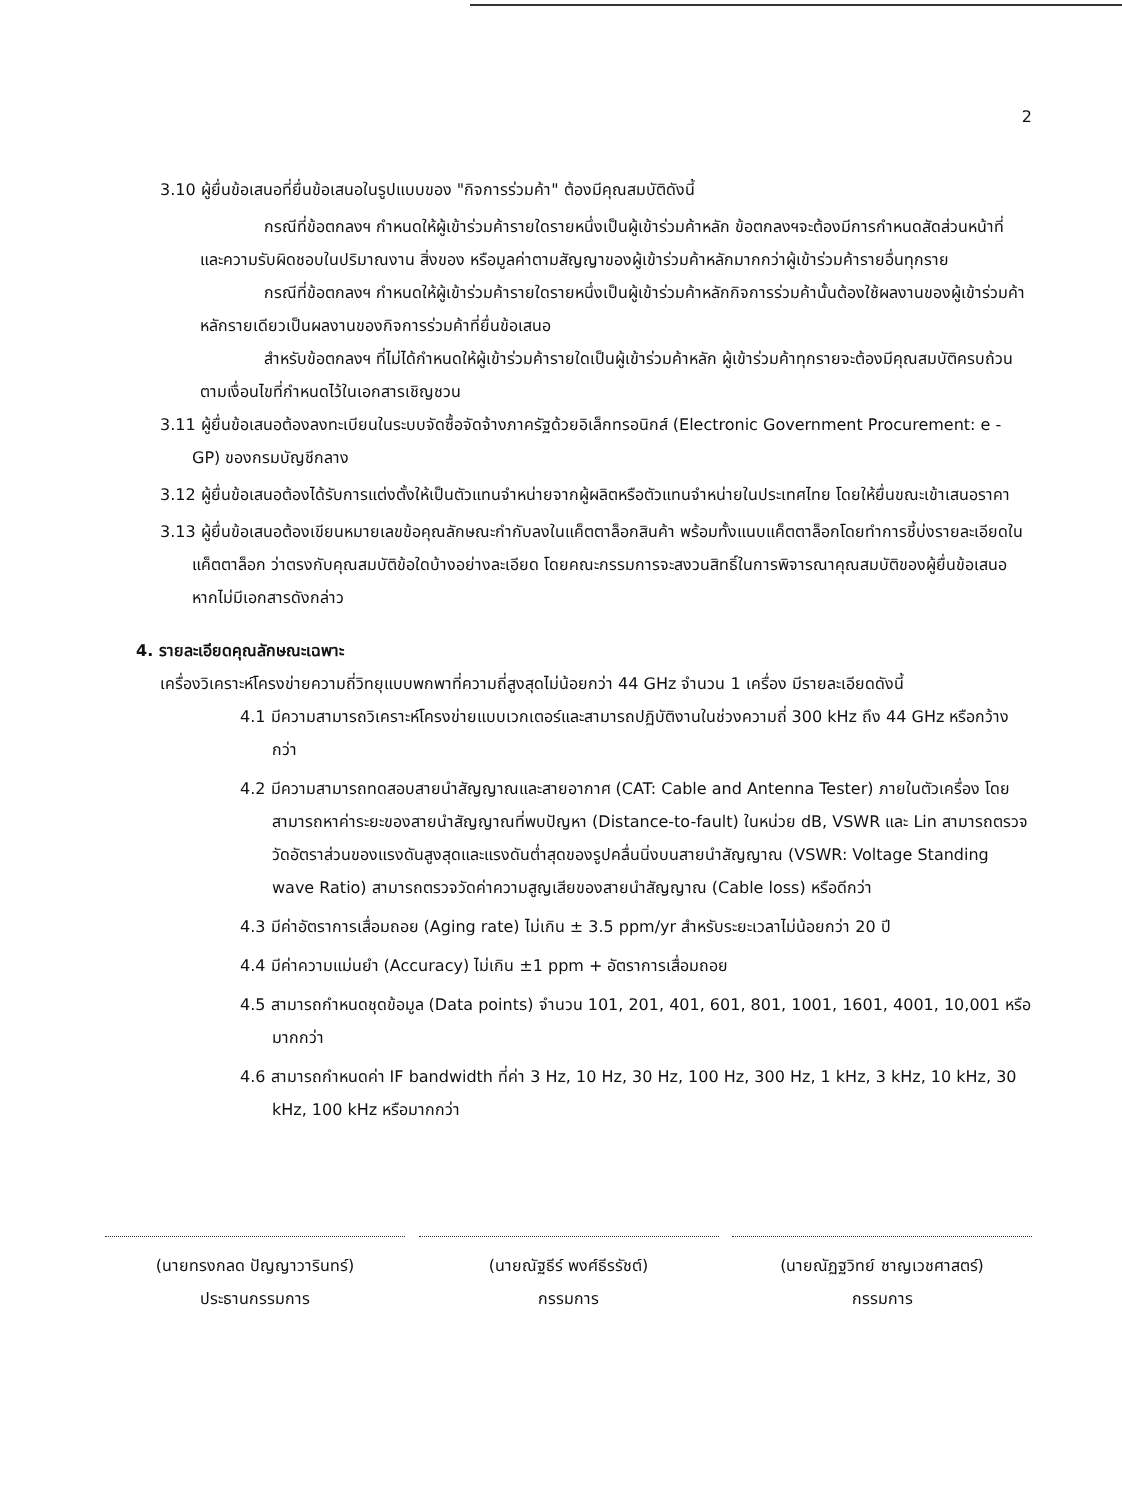2
3.10 ผู้ยื่นข้อเสนอที่ยื่นข้อเสนอในรูปแบบของ "กิจการร่วมค้า" ต้องมีคุณสมบัติดังนี้
กรณีที่ข้อตกลงฯ กำหนดให้ผู้เข้าร่วมค้ารายใดรายหนึ่งเป็นผู้เข้าร่วมค้าหลัก ข้อตกลงฯจะต้องมีการกำหนดสัดส่วนหน้าที่ และความรับผิดชอบในปริมาณงาน สิ่งของ หรือมูลค่าตามสัญญาของผู้เข้าร่วมค้าหลักมากกว่าผู้เข้าร่วมค้ารายอื่นทุกราย
กรณีที่ข้อตกลงฯ กำหนดให้ผู้เข้าร่วมค้ารายใดรายหนึ่งเป็นผู้เข้าร่วมค้าหลักกิจการร่วมค้านั้นต้องใช้ผลงานของผู้เข้าร่วมค้าหลักรายเดียวเป็นผลงานของกิจการร่วมค้าที่ยื่นข้อเสนอ
สำหรับข้อตกลงฯ ที่ไม่ได้กำหนดให้ผู้เข้าร่วมค้ารายใดเป็นผู้เข้าร่วมค้าหลัก ผู้เข้าร่วมค้าทุกรายจะต้องมีคุณสมบัติครบถ้วนตามเงื่อนไขที่กำหนดไว้ในเอกสารเชิญชวน
3.11 ผู้ยื่นข้อเสนอต้องลงทะเบียนในระบบจัดซื้อจัดจ้างภาครัฐด้วยอิเล็กทรอนิกส์ (Electronic Government Procurement: e - GP) ของกรมบัญชีกลาง
3.12 ผู้ยื่นข้อเสนอต้องได้รับการแต่งตั้งให้เป็นตัวแทนจำหน่ายจากผู้ผลิตหรือตัวแทนจำหน่ายในประเทศไทย โดยให้ยื่นขณะเข้าเสนอราคา
3.13 ผู้ยื่นข้อเสนอต้องเขียนหมายเลขข้อคุณลักษณะกำกับลงในแค็ตตาล็อกสินค้า พร้อมทั้งแนบแค็ตตาล็อกโดยทำการชี้บ่งรายละเอียดในแค็ตตาล็อก ว่าตรงกับคุณสมบัติข้อใดบ้างอย่างละเอียด โดยคณะกรรมการจะสงวนสิทธิ์ในการพิจารณาคุณสมบัติของผู้ยื่นข้อเสนอหากไม่มีเอกสารดังกล่าว
4. รายละเอียดคุณลักษณะเฉพาะ
เครื่องวิเคราะห์โครงข่ายความถี่วิทยุแบบพกพาที่ความถี่สูงสุดไม่น้อยกว่า 44 GHz จำนวน 1 เครื่อง มีรายละเอียดดังนี้
4.1 มีความสามารถวิเคราะห์โครงข่ายแบบเวกเตอร์และสามารถปฏิบัติงานในช่วงความถี่ 300 kHz ถึง 44 GHz หรือกว้างกว่า
4.2 มีความสามารถทดสอบสายนำสัญญาณและสายอากาศ (CAT: Cable and Antenna Tester) ภายในตัวเครื่อง โดยสามารถหาค่าระยะของสายนำสัญญาณที่พบปัญหา (Distance-to-fault) ในหน่วย dB, VSWR และ Lin สามารถตรวจวัดอัตราส่วนของแรงดันสูงสุดและแรงดันต่ำสุดของรูปคลื่นนิ่งบนสายนำสัญญาณ (VSWR: Voltage Standing wave Ratio) สามารถตรวจวัดค่าความสูญเสียของสายนำสัญญาณ (Cable loss) หรือดีกว่า
4.3 มีค่าอัตราการเสื่อมถอย (Aging rate) ไม่เกิน ± 3.5 ppm/yr สำหรับระยะเวลาไม่น้อยกว่า 20 ปี
4.4 มีค่าความแม่นยำ (Accuracy) ไม่เกิน ±1 ppm + อัตราการเสื่อมถอย
4.5 สามารถกำหนดชุดข้อมูล (Data points) จำนวน 101, 201, 401, 601, 801, 1001, 1601, 4001, 10,001 หรือมากกว่า
4.6 สามารถกำหนดค่า IF bandwidth ที่ค่า 3 Hz, 10 Hz, 30 Hz, 100 Hz, 300 Hz, 1 kHz, 3 kHz, 10 kHz, 30 kHz, 100 kHz หรือมากกว่า
(นายทรงกลด ปัญญาวารินทร์)
ประธานกรรมการ
(นายณัฐธีร์ พงศ์ธีรรัชต์)
กรรมการ
(นายณัฏฐวิทย์ ชาญเวชศาสตร์)
กรรมการ